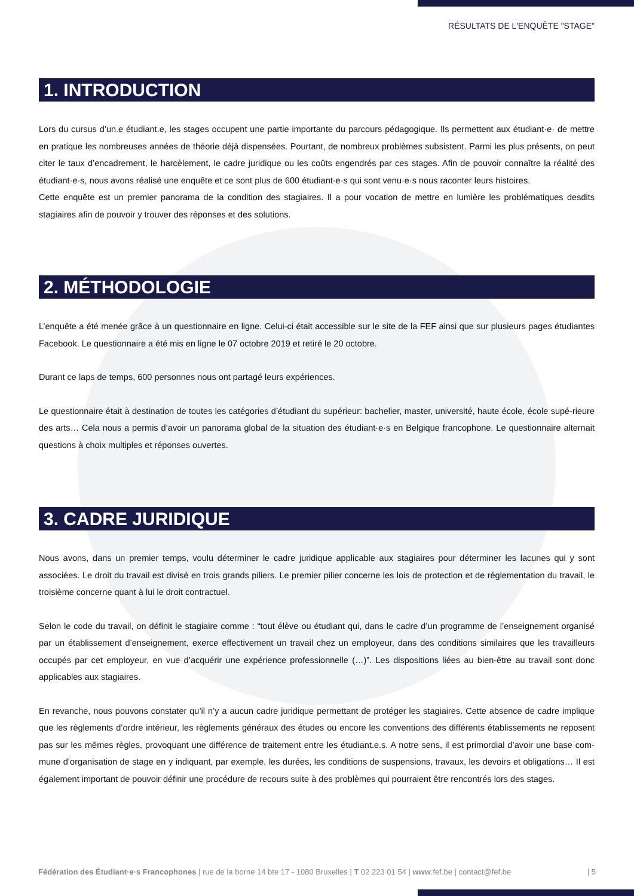RÉSULTATS DE L'ENQUÊTE "STAGE"
1. INTRODUCTION
Lors du cursus d’un.e étudiant.e, les stages occupent une partie importante du parcours pédagogique. Ils permettent aux étudiant·e· de mettre en pratique les nombreuses années de théorie déjà dispensées. Pourtant, de nombreux problèmes subsistent. Parmi les plus présents, on peut citer le taux d’encadrement, le harcèlement, le cadre juridique ou les coûts engendrés par ces stages. Afin de pouvoir connaître la réalité des étudiant·e·s, nous avons réalisé une enquête et ce sont plus de 600 étudiant·e·s qui sont venu·e·s nous raconter leurs histoires.
Cette enquête est un premier panorama de la condition des stagiaires. Il a pour vocation de mettre en lumière les problématiques desdits stagiaires afin de pouvoir y trouver des réponses et des solutions.
2. MÉTHODOLOGIE
L’enquête a été menée grâce à un questionnaire en ligne. Celui-ci était accessible sur le site de la FEF ainsi que sur plusieurs pages étudiantes Facebook. Le questionnaire a été mis en ligne le 07 octobre 2019 et retiré le 20 octobre.
Durant ce laps de temps, 600 personnes nous ont partagé leurs expériences.
Le questionnaire était à destination de toutes les catégories d’étudiant du supérieur: bachelier, master, université, haute école, école supé-rieure des arts… Cela nous a permis d’avoir un panorama global de la situation des étudiant·e·s en Belgique francophone. Le questionnaire alternait questions à choix multiples et réponses ouvertes.
3. CADRE JURIDIQUE
Nous avons, dans un premier temps, voulu déterminer le cadre juridique applicable aux stagiaires pour déterminer les lacunes qui y sont associées. Le droit du travail est divisé en trois grands piliers. Le premier pilier concerne les lois de protection et de réglementation du travail, le troisième concerne quant à lui le droit contractuel.
Selon le code du travail, on définit le stagiaire comme : “tout élève ou étudiant qui, dans le cadre d’un programme de l’enseignement organisé par un établissement d’enseignement, exerce effectivement un travail chez un employeur, dans des conditions similaires que les travailleurs occupés par cet employeur, en vue d’acquérir une expérience professionnelle (…)”. Les dispositions liées au bien-être au travail sont donc applicables aux stagiaires.
En revanche, nous pouvons constater qu’il n’y a aucun cadre juridique permettant de protéger les stagiaires. Cette absence de cadre implique que les règlements d’ordre intérieur, les règlements généraux des études ou encore les conventions des différents établissements ne reposent pas sur les mêmes règles, provoquant une différence de traitement entre les étudiant.e.s. A notre sens, il est primordial d’avoir une base com-mune d’organisation de stage en y indiquant, par exemple, les durées, les conditions de suspensions, travaux, les devoirs et obligations… Il est également important de pouvoir définir une procédure de recours suite à des problèmes qui pourraient être rencontrés lors des stages.
Fédération des Étudiant·e·s Francophones | rue de la borne 14 bte 17 - 1080 Bruxelles | T 02 223 01 54 | www.fef.be | contact@fef.be | 5